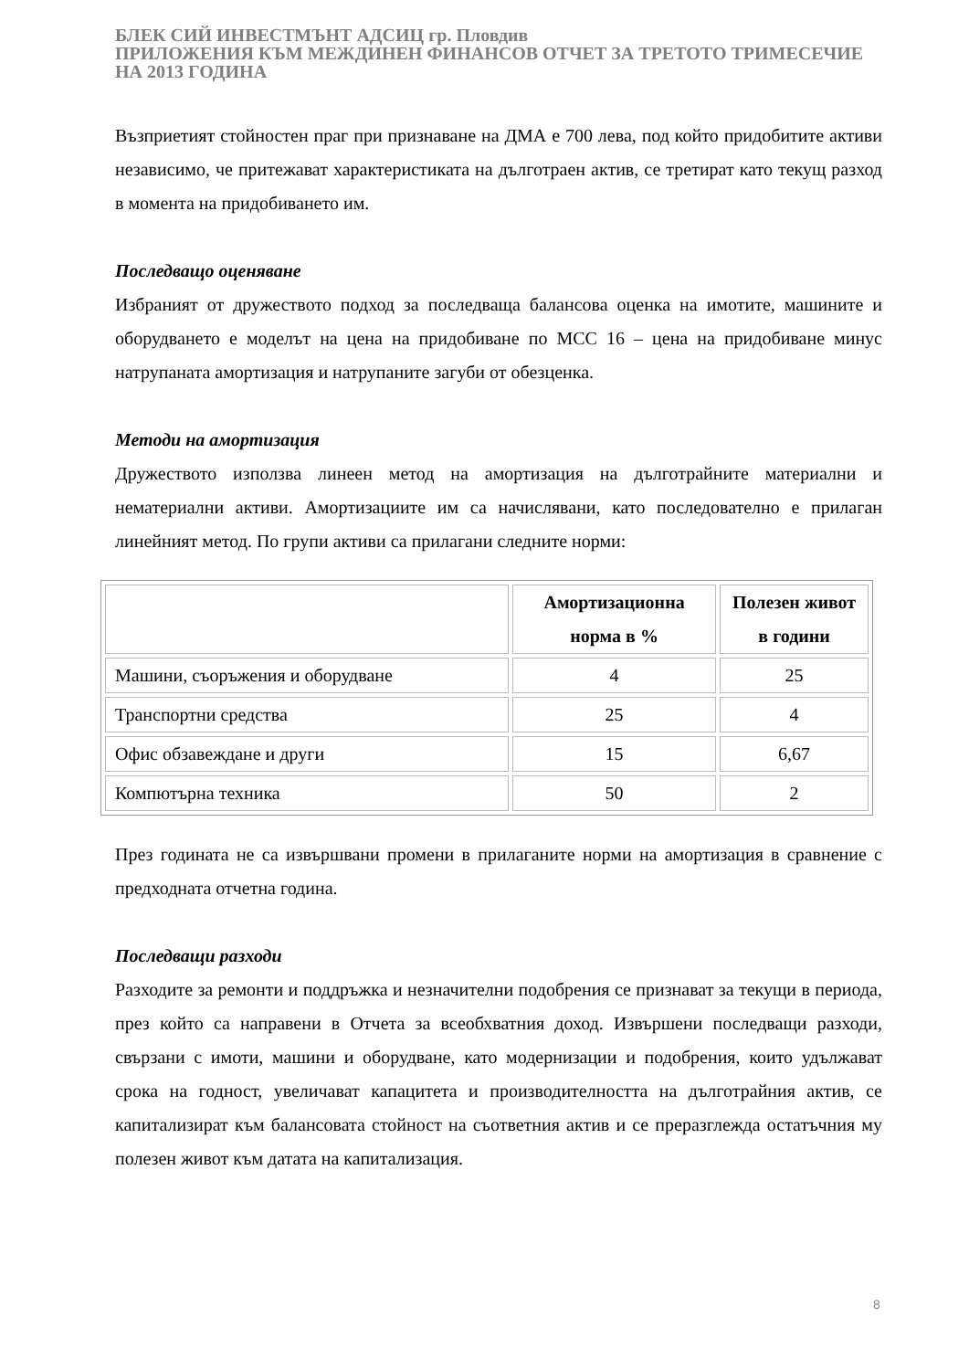БЛЕК СИЙ ИНВЕСТМЪНТ АДСИЦ гр. Пловдив
ПРИЛОЖЕНИЯ КЪМ МЕЖДИНЕН ФИНАНСОВ ОТЧЕТ ЗА ТРЕТОТО ТРИМЕСЕЧИЕ НА 2013 ГОДИНА
Възприетият стойностен праг при признаване на ДМА е 700 лева, под който придобитите активи независимо, че притежават характеристиката на дълготраен актив, се третират като текущ разход в момента на придобиването им.
Последващо оценяване
Избраният от дружеството подход за последваща балансова оценка на имотите, машините и оборудването е моделът на цена на придобиване по МСС 16 – цена на придобиване минус натрупаната амортизация и натрупаните загуби от обезценка.
Методи на амортизация
Дружеството използва линеен метод на амортизация на дълготрайните материални и нематериални активи. Амортизациите им са начислявани, като последователно е прилаган линейният метод. По групи активи са прилагани следните норми:
| | Амортизационна норма в % | Полезен живот в години |
| --- | --- | --- |
| Машини, съоръжения и оборудване | 4 | 25 |
| Транспортни средства | 25 | 4 |
| Офис обзавеждане и други | 15 | 6,67 |
| Компютърна техника | 50 | 2 |
През годината не са извършвани промени в прилаганите норми на амортизация в сравнение с предходната отчетна година.
Последващи разходи
Разходите за ремонти и поддръжка и незначителни подобрения се признават за текущи в периода, през който са направени в Отчета за всеобхватния доход. Извършени последващи разходи, свързани с имоти, машини и оборудване, като модернизации и подобрения, които удължават срока на годност, увеличават капацитета и производителността на дълготрайния актив, се капитализират към балансовата стойност на съответния актив и се преразглежда остатъчния му полезен живот към датата на капитализация.
8